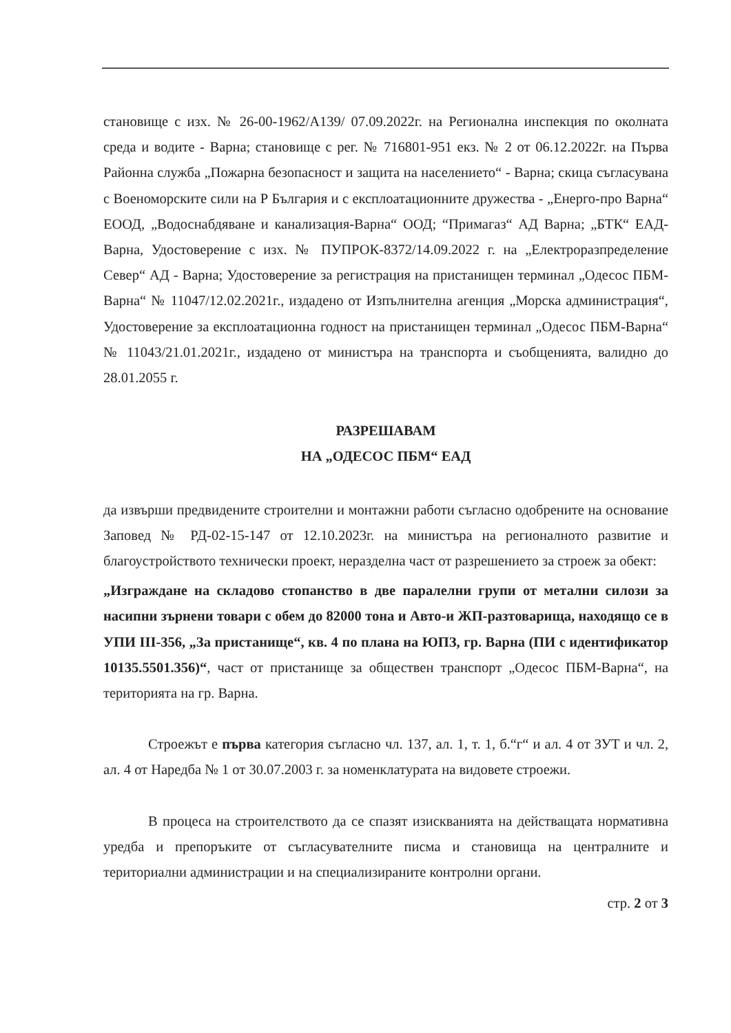становище с изх. № 26-00-1962/А139/ 07.09.2022г. на Регионална инспекция по околната среда и водите - Варна; становище с рег. № 716801-951 екз. № 2 от 06.12.2022г. на Първа Районна служба „Пожарна безопасност и защита на населението“ - Варна; скица съгласувана с Военоморските сили на Р България и с експлоатационните дружества - „Енерго-про Варна“ ЕООД, „Водоснабдяване и канализация-Варна“ ООД; “Примагаз“ АД Варна; „БТК“ ЕАД-Варна, Удостоверение с изх. № ПУПРОК-8372/14.09.2022 г. на „Електроразпределение Север“ АД - Варна; Удостоверение за регистрация на пристанищен терминал „Одесос ПБМ-Варна“ № 11047/12.02.2021г., издадено от Изпълнителна агенция „Морска администрация“, Удостоверение за експлоатационна годност на пристанищен терминал „Одесос ПБМ-Варна“ № 11043/21.01.2021г., издадено от министъра на транспорта и съобщенията, валидно до 28.01.2055 г.
РАЗРЕШАВАМ
НА „ОДЕСОС ПБМ“ ЕАД
да извърши предвидените строителни и монтажни работи съгласно одобрените на основание Заповед № РД-02-15-147 от 12.10.2023г. на министъра на регионалното развитие и благоустройството технически проект, неразделна част от разрешението за строеж за обект:
„Изграждане на складово стопанство в две паралелни групи от метални силози за насипни зърнени товари с обем до 82000 тона и Авто-и ЖП-разтоварища, находящо се в УПИ III-356, „За пристанище“, кв. 4 по плана на ЮПЗ, гр. Варна (ПИ с идентификатор 10135.5501.356)“, част от пристанище за обществен транспорт „Одесос ПБМ-Варна“, на територията на гр. Варна.
Строежът е първа категория съгласно чл. 137, ал. 1, т. 1, б.“г“ и ал. 4 от ЗУТ и чл. 2, ал. 4 от Наредба № 1 от 30.07.2003 г. за номенклатурата на видовете строежи.
В процеса на строителството да се спазят изискванията на действащата нормативна уредба и препоръките от съгласувателните писма и становища на централните и териториални администрации и на специализираните контролни органи.
стр. 2 от 3